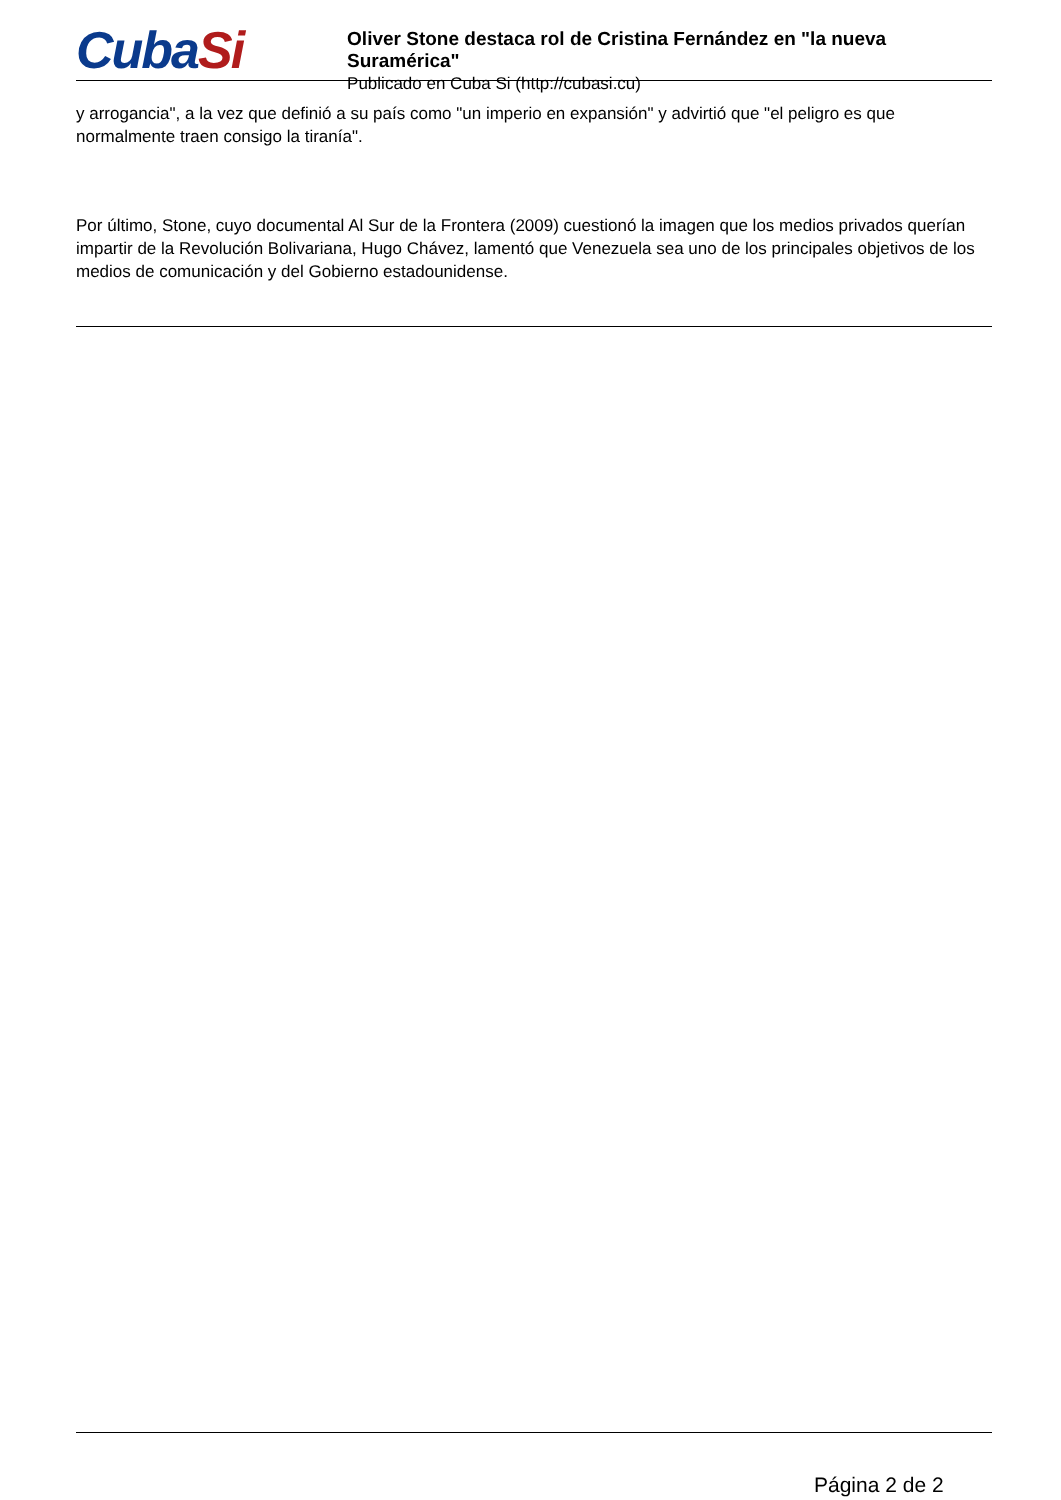CubaSi
Oliver Stone destaca rol de Cristina Fernández en "la nueva Suramérica"
Publicado en Cuba Si (http://cubasi.cu)
y arrogancia", a la vez que definió a su país como "un imperio en expansión" y advirtió que "el peligro es que normalmente traen consigo la tiranía".
Por último, Stone, cuyo documental Al Sur de la Frontera (2009) cuestionó la imagen que los medios privados querían impartir de la Revolución Bolivariana, Hugo Chávez, lamentó que Venezuela sea uno de los principales objetivos de los medios de comunicación y del Gobierno estadounidense.
Página 2 de 2